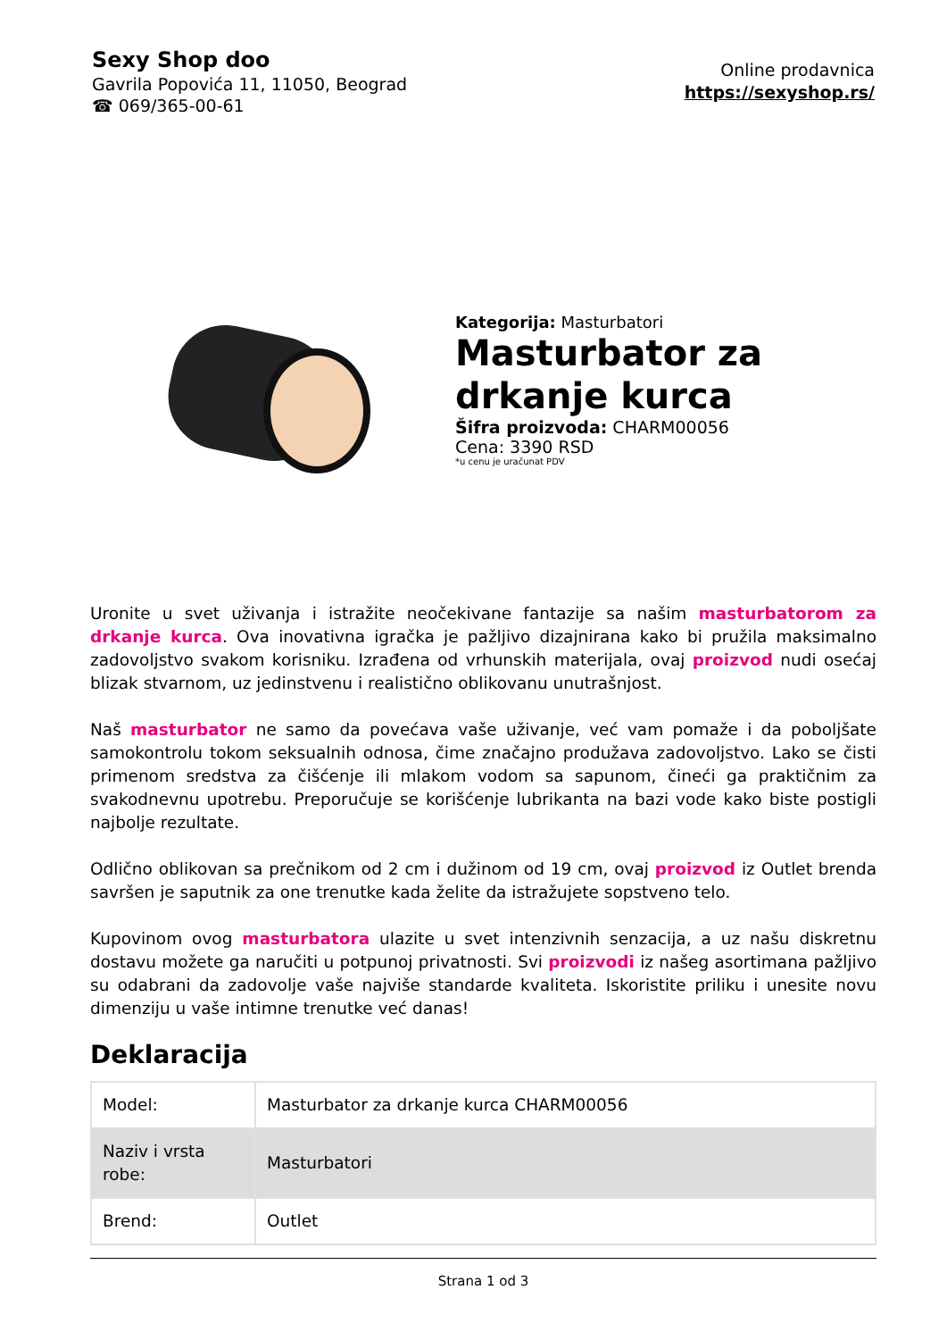Sexy Shop doo
Gavrila Popovića 11, 11050, Beograd
☎ 069/365-00-61
Online prodavnica
https://sexyshop.rs/
Kategorija: Masturbatori
Masturbator za
drkanje kurca
Šifra proizvoda: CHARM00056
Cena: 3390 RSD
*u cenu je uračunat PDV
Uronite u svet uživanja i istražite neočekivane fantazije sa našim masturbatorom za drkanje kurca. Ova inovativna igračka je pažljivo dizajnirana kako bi pružila maksimalno zadovoljstvo svakom korisniku. Izrađena od vrhunskih materijala, ovaj proizvod nudi osećaj blizak stvarnom, uz jedinstvenu i realistično oblikovanu unutrašnjost.
Naš masturbator ne samo da povećava vaše uživanje, već vam pomaže i da poboljšate samokontrolu tokom seksualnih odnosa, čime značajno produžava zadovoljstvo. Lako se čisti primenom sredstva za čišćenje ili mlakom vodom sa sapunom, čineći ga praktičnim za svakodnevnu upotrebu. Preporučuje se korišćenje lubrikanta na bazi vode kako biste postigli najbolje rezultate.
Odlično oblikovan sa prečnikom od 2 cm i dužinom od 19 cm, ovaj proizvod iz Outlet brenda savršen je saputnik za one trenutke kada želite da istražujete sopstveno telo.
Kupovinom ovog masturbatora ulazite u svet intenzivnih senzacija, a uz našu diskretnu dostavu možete ga naručiti u potpunoj privatnosti. Svi proizvodi iz našeg asortimana pažljivo su odabrani da zadovolje vaše najviše standarde kvaliteta. Iskoristite priliku i unesite novu dimenziju u vaše intimne trenutke već danas!
Deklaracija
| Model: | Masturbator za drkanje kurca CHARM00056 |
| Naziv i vrsta robe: | Masturbatori |
| Brend: | Outlet |
Strana 1 od 3